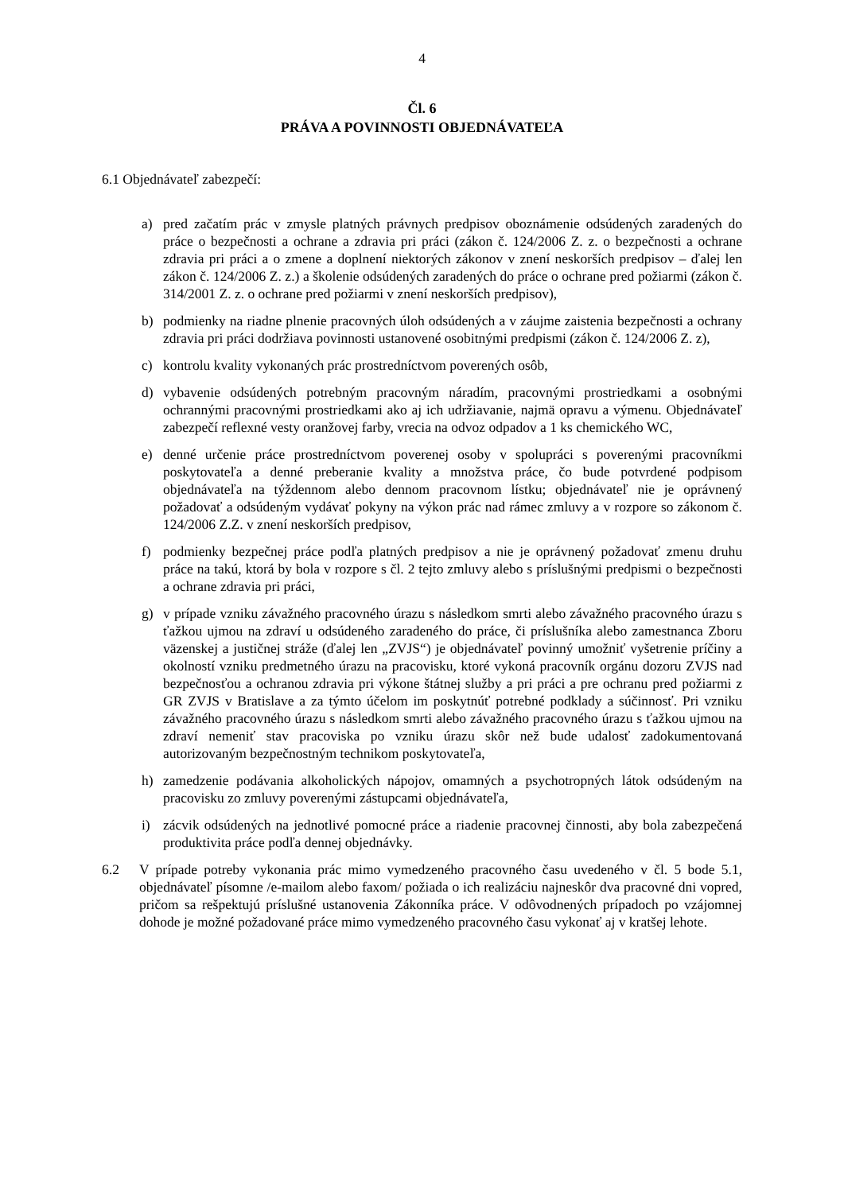4
Čl. 6
PRÁVA A POVINNOSTI OBJEDNÁVATEĽA
6.1 Objednávateľ zabezpečí:
a) pred začatím prác v zmysle platných právnych predpisov oboznámenie odsúdených zaradených do práce o bezpečnosti a ochrane a zdravia pri práci (zákon č. 124/2006 Z. z. o bezpečnosti a ochrane zdravia pri práci a o zmene a doplnení niektorých zákonov v znení neskorších predpisov – ďalej len zákon č. 124/2006 Z. z.) a školenie odsúdených zaradených do práce o ochrane pred požiarmi (zákon č. 314/2001 Z. z. o ochrane pred požiarmi v znení neskorších predpisov),
b) podmienky na riadne plnenie pracovných úloh odsúdených a v záujme zaistenia bezpečnosti a ochrany zdravia pri práci dodržiava povinnosti ustanovené osobitnými predpismi (zákon č. 124/2006 Z. z),
c) kontrolu kvality vykonaných prác prostredníctvom poverených osôb,
d) vybavenie odsúdených potrebným pracovným náradím, pracovnými prostriedkami a osobnými ochrannými pracovnými prostriedkami ako aj ich udržiavanie, najmä opravu a výmenu. Objednávateľ zabezpečí reflexné vesty oranžovej farby, vrecia na odvoz odpadov a 1 ks chemického WC,
e) denné určenie práce prostredníctvom poverenej osoby v spolupráci s poverenými pracovníkmi poskytovateľa a denné preberanie kvality a množstva práce, čo bude potvrdené podpisom objednávateľa na týždennom alebo dennom pracovnom lístku; objednávateľ nie je oprávnený požadovať a odsúdeným vydávať pokyny na výkon prác nad rámec zmluvy a v rozpore so zákonom č. 124/2006 Z.Z. v znení neskorších predpisov,
f) podmienky bezpečnej práce podľa platných predpisov a nie je oprávnený požadovať zmenu druhu práce na takú, ktorá by bola v rozpore s čl. 2 tejto zmluvy alebo s príslušnými predpismi o bezpečnosti a ochrane zdravia pri práci,
g) v prípade vzniku závažného pracovného úrazu s následkom smrti alebo závažného pracovného úrazu s ťažkou ujmou na zdraví u odsúdeného zaradeného do práce, či príslušníka alebo zamestnanca Zboru väzenskej a justičnej stráže (ďalej len „ZVJS“) je objednávateľ povinný umožniť vyšetrenie príčiny a okolností vzniku predmetného úrazu na pracovisku, ktoré vykoná pracovník orgánu dozoru ZVJS nad bezpečnosťou a ochranou zdravia pri výkone štátnej služby a pri práci a pre ochranu pred požiarmi z GR ZVJS v Bratislave a za týmto účelom im poskytnúť potrebné podklady a súčinnosť. Pri vzniku závažného pracovného úrazu s následkom smrti alebo závažného pracovného úrazu s ťažkou ujmou na zdraví nemeniť stav pracoviska po vzniku úrazu skôr než bude udalosť zadokumentovaná autorizovaným bezpečnostným technikom poskytovateľa,
h) zamedzenie podávania alkoholických nápojov, omamných a psychotropných látok odsúdeným na pracovisku zo zmluvy poverenými zástupcami objednávateľa,
i) zácvik odsúdených na jednotlivé pomocné práce a riadenie pracovnej činnosti, aby bola zabezpečená produktivita práce podľa dennej objednávky.
6.2 V prípade potreby vykonania prác mimo vymedzeného pracovného času uvedeného v čl. 5 bode 5.1, objednávateľ písomne /e-mailom alebo faxom/ požiada o ich realizáciu najneskôr dva pracovné dni vopred, pričom sa rešpektujú príslušné ustanovenia Zákonníka práce. V odôvodnených prípadoch po vzájomnej dohode je možné požadované práce mimo vymedzeného pracovného času vykonať aj v kratšej lehote.